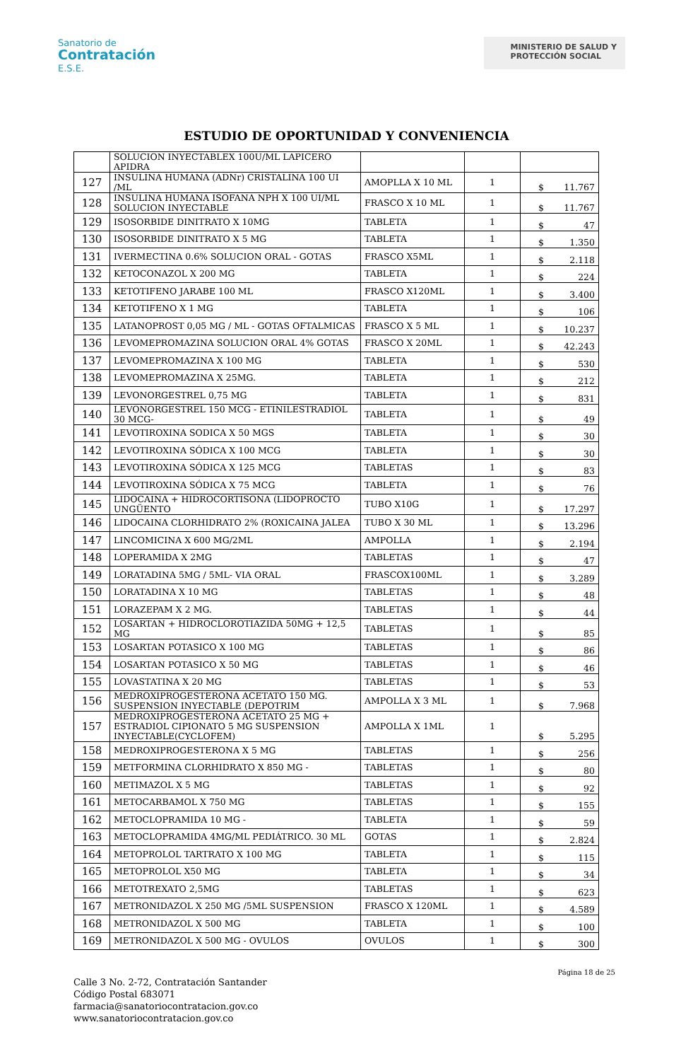Sanatorio de
Contratación
E.S.E.
MINISTERIO DE SALUD Y
PROTECCIÓN SOCIAL
ESTUDIO DE OPORTUNIDAD Y CONVENIENCIA
| | SOLUCION INYECTABLEX 100U/ML LAPICERO APIDRA | | | |
| 127 | INSULINA HUMANA (ADNr) CRISTALINA 100 UI /ML | AMOPLLA X 10 ML | 1 | $ 11.767 |
| 128 | INSULINA HUMANA ISOFANA NPH X 100 UI/ML SOLUCION INYECTABLE | FRASCO X 10 ML | 1 | $ 11.767 |
| 129 | ISOSORBIDE DINITRATO X 10MG | TABLETA | 1 | $ 47 |
| 130 | ISOSORBIDE DINITRATO X 5 MG | TABLETA | 1 | $ 1.350 |
| 131 | IVERMECTINA 0.6% SOLUCION ORAL - GOTAS | FRASCO X5ML | 1 | $ 2.118 |
| 132 | KETOCONAZOL X 200 MG | TABLETA | 1 | $ 224 |
| 133 | KETOTIFENO JARABE 100 ML | FRASCO X120ML | 1 | $ 3.400 |
| 134 | KETOTIFENO X 1 MG | TABLETA | 1 | $ 106 |
| 135 | LATANOPROST 0,05 MG / ML - GOTAS OFTALMICAS | FRASCO X 5 ML | 1 | $ 10.237 |
| 136 | LEVOMEPROMAZINA SOLUCION ORAL 4% GOTAS | FRASCO X 20ML | 1 | $ 42.243 |
| 137 | LEVOMEPROMAZINA X 100 MG | TABLETA | 1 | $ 530 |
| 138 | LEVOMEPROMAZINA X 25MG. | TABLETA | 1 | $ 212 |
| 139 | LEVONORGESTREL 0,75 MG | TABLETA | 1 | $ 831 |
| 140 | LEVONORGESTREL 150 MCG - ETINILESTRADIOL 30 MCG- | TABLETA | 1 | $ 49 |
| 141 | LEVOTIROXINA SODICA X 50 MGS | TABLETA | 1 | $ 30 |
| 142 | LEVOTIROXINA SÓDICA X 100 MCG | TABLETA | 1 | $ 30 |
| 143 | LEVOTIROXINA SÓDICA X 125 MCG | TABLETAS | 1 | $ 83 |
| 144 | LEVOTIROXINA SÓDICA X 75 MCG | TABLETA | 1 | $ 76 |
| 145 | LIDOCAINA + HIDROCORTISONA (LIDOPROCTO UNGÜENTO | TUBO X10G | 1 | $ 17.297 |
| 146 | LIDOCAINA CLORHIDRATO 2% (ROXICAINA JALEA | TUBO X 30 ML | 1 | $ 13.296 |
| 147 | LINCOMICINA X 600 MG/2ML | AMPOLLA | 1 | $ 2.194 |
| 148 | LOPERAMIDA X 2MG | TABLETAS | 1 | $ 47 |
| 149 | LORATADINA 5MG / 5ML- VIA ORAL | FRASCOX100ML | 1 | $ 3.289 |
| 150 | LORATADINA X 10 MG | TABLETAS | 1 | $ 48 |
| 151 | LORAZEPAM X 2 MG. | TABLETAS | 1 | $ 44 |
| 152 | LOSARTAN + HIDROCLOROTIAZIDA 50MG + 12,5 MG | TABLETAS | 1 | $ 85 |
| 153 | LOSARTAN POTASICO X 100 MG | TABLETAS | 1 | $ 86 |
| 154 | LOSARTAN POTASICO X 50 MG | TABLETAS | 1 | $ 46 |
| 155 | LOVASTATINA X 20 MG | TABLETAS | 1 | $ 53 |
| 156 | MEDROXIPROGESTERONA ACETATO 150 MG. SUSPENSION INYECTABLE (DEPOTRIM | AMPOLLA X 3 ML | 1 | $ 7.968 |
| 157 | MEDROXIPROGESTERONA ACETATO 25 MG + ESTRADIOL CIPIONATO 5 MG SUSPENSION INYECTABLE(CYCLOFEM) | AMPOLLA X 1ML | 1 | $ 5.295 |
| 158 | MEDROXIPROGESTERONA X 5 MG | TABLETAS | 1 | $ 256 |
| 159 | METFORMINA CLORHIDRATO X 850 MG - | TABLETAS | 1 | $ 80 |
| 160 | METIMAZOL X 5 MG | TABLETAS | 1 | $ 92 |
| 161 | METOCARBAMOL X 750 MG | TABLETAS | 1 | $ 155 |
| 162 | METOCLOPRAMIDA 10 MG - | TABLETA | 1 | $ 59 |
| 163 | METOCLOPRAMIDA 4MG/ML PEDIÁTRICO. 30 ML | GOTAS | 1 | $ 2.824 |
| 164 | METOPROLOL TARTRATO X 100 MG | TABLETA | 1 | $ 115 |
| 165 | METOPROLOL X50 MG | TABLETA | 1 | $ 34 |
| 166 | METOTREXATO 2,5MG | TABLETAS | 1 | $ 623 |
| 167 | METRONIDAZOL X 250 MG /5ML SUSPENSION | FRASCO X 120ML | 1 | $ 4.589 |
| 168 | METRONIDAZOL X 500 MG | TABLETA | 1 | $ 100 |
| 169 | METRONIDAZOL X 500 MG - OVULOS | OVULOS | 1 | $ 300 |
Página 18 de 25
Calle 3 No. 2-72, Contratación Santander
Código Postal 683071
farmacia@sanatoriocontratacion.gov.co
www.sanatoriocontratacion.gov.co